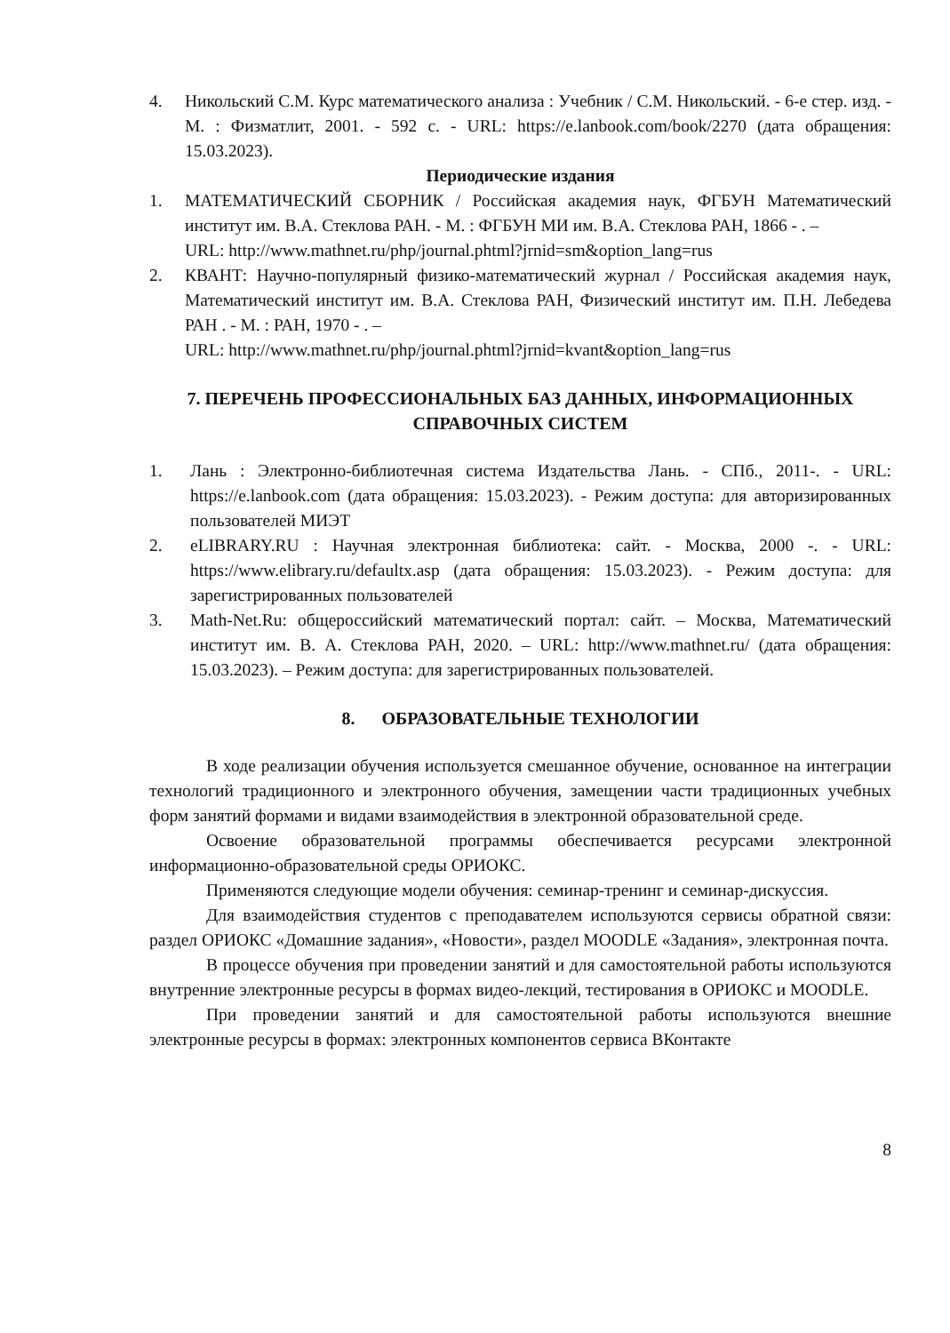4. Никольский С.М. Курс математического анализа : Учебник / С.М. Никольский. - 6-е стер. изд. - М. : Физматлит, 2001. - 592 с. - URL: https://e.lanbook.com/book/2270 (дата обращения: 15.03.2023).
Периодические издания
1. МАТЕМАТИЧЕСКИЙ СБОРНИК / Российская академия наук, ФГБУН Математический институт им. В.А. Стеклова РАН. - М. : ФГБУН МИ им. В.А. Стеклова РАН, 1866 - . –
URL: http://www.mathnet.ru/php/journal.phtml?jrnid=sm&option_lang=rus
2. КВАНТ: Научно-популярный физико-математический журнал / Российская академия наук, Математический институт им. В.А. Стеклова РАН, Физический институт им. П.Н. Лебедева РАН . - М. : РАН, 1970 - . –
URL: http://www.mathnet.ru/php/journal.phtml?jrnid=kvant&option_lang=rus
7. ПЕРЕЧЕНЬ ПРОФЕССИОНАЛЬНЫХ БАЗ ДАННЫХ, ИНФОРМАЦИОННЫХ СПРАВОЧНЫХ СИСТЕМ
1. Лань : Электронно-библиотечная система Издательства Лань. - СПб., 2011-. - URL: https://e.lanbook.com (дата обращения: 15.03.2023). - Режим доступа: для авторизированных пользователей МИЭТ
2. eLIBRARY.RU : Научная электронная библиотека: сайт. - Москва, 2000 -. - URL: https://www.elibrary.ru/defaultx.asp (дата обращения: 15.03.2023). - Режим доступа: для зарегистрированных пользователей
3. Math-Net.Ru: общероссийский математический портал: сайт. – Москва, Математический институт им. В. А. Стеклова РАН, 2020. – URL: http://www.mathnet.ru/ (дата обращения: 15.03.2023). – Режим доступа: для зарегистрированных пользователей.
8. ОБРАЗОВАТЕЛЬНЫЕ ТЕХНОЛОГИИ
В ходе реализации обучения используется смешанное обучение, основанное на интеграции технологий традиционного и электронного обучения, замещении части традиционных учебных форм занятий формами и видами взаимодействия в электронной образовательной среде.
Освоение образовательной программы обеспечивается ресурсами электронной информационно-образовательной среды ОРИОКС.
Применяются следующие модели обучения: семинар-тренинг и семинар-дискуссия.
Для взаимодействия студентов с преподавателем используются сервисы обратной связи: раздел ОРИОКС «Домашние задания», «Новости», раздел MOODLE «Задания», электронная почта.
В процессе обучения при проведении занятий и для самостоятельной работы используются внутренние электронные ресурсы в формах видео-лекций, тестирования в ОРИОКС и MOODLE.
При проведении занятий и для самостоятельной работы используются внешние электронные ресурсы в формах: электронных компонентов сервиса ВКонтакте
8